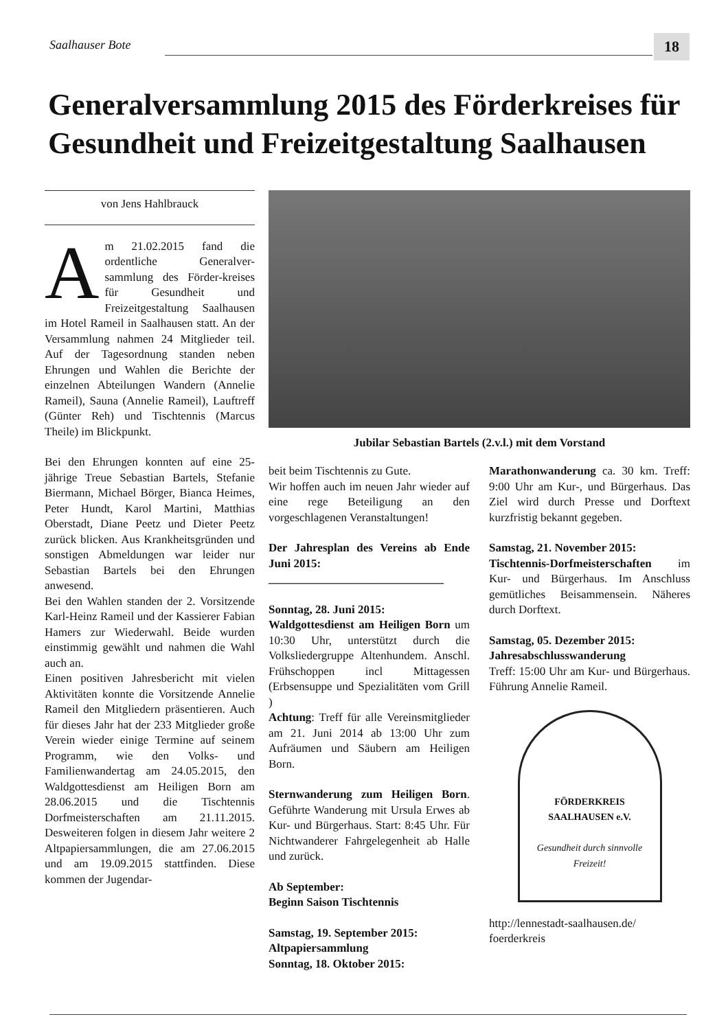Saalhauser Bote 18
Generalversammlung 2015 des Förderkreises für Gesundheit und Freizeitgestaltung Saalhausen
von Jens Hahlbrauck
Am 21.02.2015 fand die ordentliche Generalver-sammlung des Förder-kreises für Gesundheit und Freizeitgestaltung Saalhausen im Hotel Rameil in Saalhausen statt. An der Versammlung nahmen 24 Mitglieder teil. Auf der Tagesordnung standen neben Ehrungen und Wahlen die Berichte der einzelnen Abteilungen Wandern (Annelie Rameil), Sauna (Annelie Rameil), Lauftreff (Günter Reh) und Tischtennis (Marcus Theile) im Blickpunkt.
Bei den Ehrungen konnten auf eine 25-jährige Treue Sebastian Bartels, Stefanie Biermann, Michael Börger, Bianca Heimes, Peter Hundt, Karol Martini, Matthias Oberstadt, Diane Peetz und Dieter Peetz zurück blicken. Aus Krankheitsgründen und sonstigen Abmeldungen war leider nur Sebastian Bartels bei den Ehrungen anwesend.
Bei den Wahlen standen der 2. Vorsitzende Karl-Heinz Rameil und der Kassierer Fabian Hamers zur Wiederwahl. Beide wurden einstimmig gewählt und nahmen die Wahl auch an.
Einen positiven Jahresbericht mit vielen Aktivitäten konnte die Vorsitzende Annelie Rameil den Mitgliedern präsentieren. Auch für dieses Jahr hat der 233 Mitglieder große Verein wieder einige Termine auf seinem Programm, wie den Volks- und Familienwandertag am 24.05.2015, den Waldgottesdienst am Heiligen Born am 28.06.2015 und die Tischtennis Dorfmeisterschaften am 21.11.2015. Desweiteren folgen in diesem Jahr weitere 2 Altpapiersammlungen, die am 27.06.2015 und am 19.09.2015 stattfinden. Diese kommen der Jugendar-
Jubilar Sebastian Bartels (2.v.l.) mit dem Vorstand
beit beim Tischtennis zu Gute.
Wir hoffen auch im neuen Jahr wieder auf eine rege Beteiligung an den vorgeschlagenen Veranstaltungen!
Der Jahresplan des Vereins ab Ende Juni 2015:
______________________________
Sonntag, 28. Juni 2015:
Waldgottesdienst am Heiligen Born um 10:30 Uhr, unterstützt durch die Volksliedergruppe Altenhundem. Anschl. Frühschoppen incl Mittagessen (Erbsensuppe und Spezialitäten vom Grill )
Achtung: Treff für alle Vereinsmitglieder am 21. Juni 2014 ab 13:00 Uhr zum Aufräumen und Säubern am Heiligen Born.
Sternwanderung zum Heiligen Born. Geführte Wanderung mit Ursula Erwes ab Kur- und Bürgerhaus. Start: 8:45 Uhr. Für Nichtwanderer Fahrgelegenheit ab Halle und zurück.
Ab September:
Beginn Saison Tischtennis
Samstag, 19. September 2015:
Altpapiersammlung
Sonntag, 18. Oktober 2015:
Marathonwanderung ca. 30 km. Treff: 9:00 Uhr am Kur-, und Bürgerhaus. Das Ziel wird durch Presse und Dorftext kurzfristig bekannt gegeben.
Samstag, 21. November 2015:
Tischtennis-Dorfmeisterschaften im Kur- und Bürgerhaus. Im Anschluss gemütliches Beisammensein. Näheres durch Dorftext.
Samstag, 05. Dezember 2015:
Jahresabschlusswanderung
Treff: 15:00 Uhr am Kur- und Bürgerhaus. Führung Annelie Rameil.
FÖRDERKREIS
SAALHAUSEN e.V.
Gesundheit durch sinnvolle Freizeit!
http://lennestadt-saalhausen.de/ foerderkreis